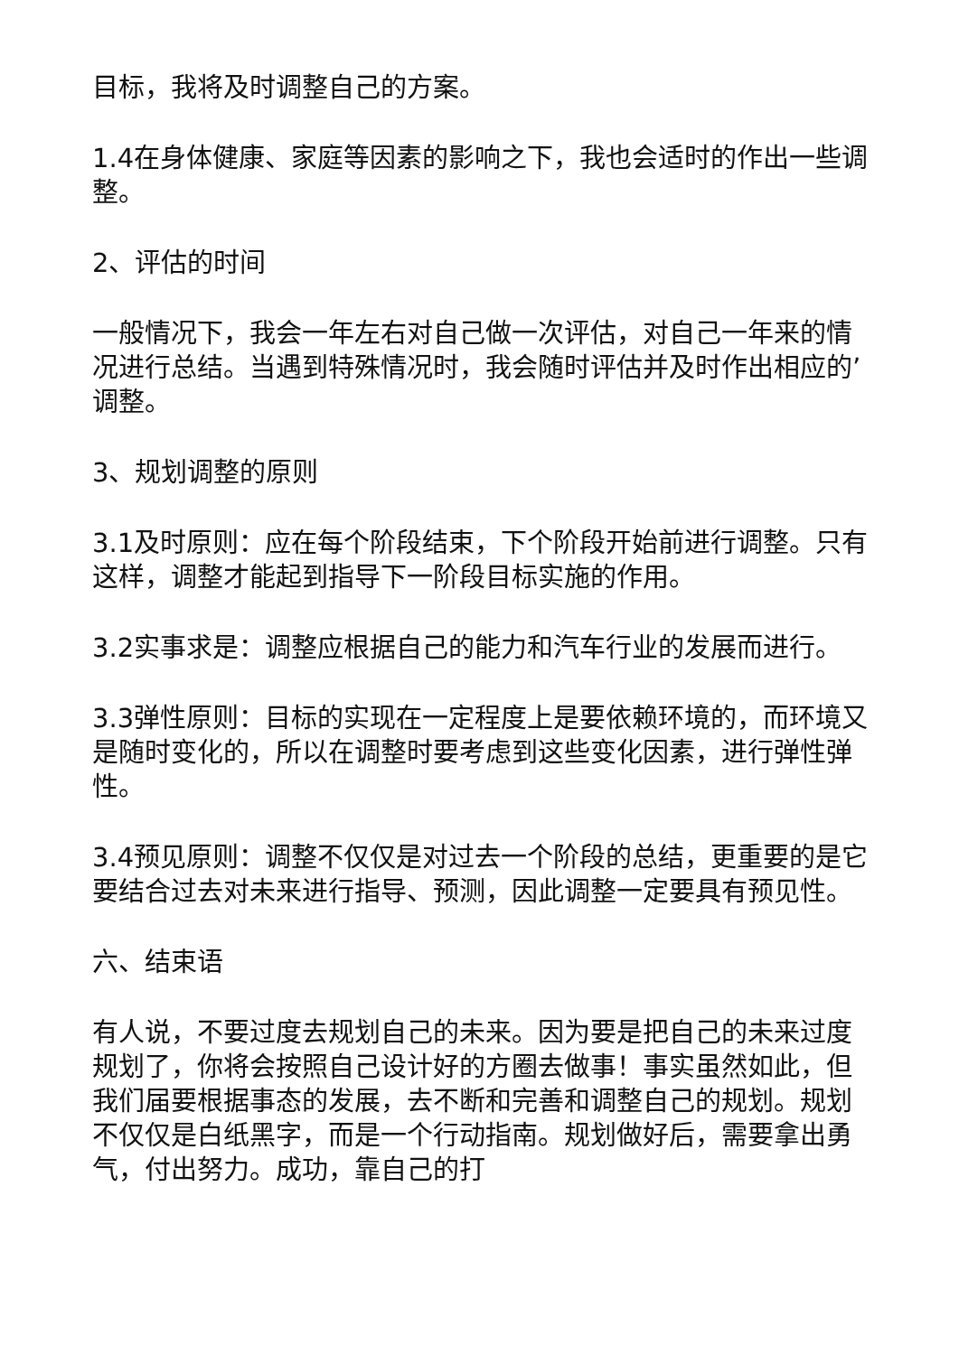目标，我将及时调整自己的方案。
1.4在身体健康、家庭等因素的影响之下，我也会适时的作出一些调整。
2、评估的时间
一般情况下，我会一年左右对自己做一次评估，对自己一年来的情况进行总结。当遇到特殊情况时，我会随时评估并及时作出相应的’调整。
3、规划调整的原则
3.1及时原则：应在每个阶段结束，下个阶段开始前进行调整。只有这样，调整才能起到指导下一阶段目标实施的作用。
3.2实事求是：调整应根据自己的能力和汽车行业的发展而进行。
3.3弹性原则：目标的实现在一定程度上是要依赖环境的，而环境又是随时变化的，所以在调整时要考虑到这些变化因素，进行弹性弹性。
3.4预见原则：调整不仅仅是对过去一个阶段的总结，更重要的是它要结合过去对未来进行指导、预测，因此调整一定要具有预见性。
六、结束语
有人说，不要过度去规划自己的未来。因为要是把自己的未来过度规划了，你将会按照自己设计好的方圈去做事！事实虽然如此，但我们届要根据事态的发展，去不断和完善和调整自己的规划。规划不仅仅是白纸黑字，而是一个行动指南。规划做好后，需要拿出勇气，付出努力。成功，靠自己的打